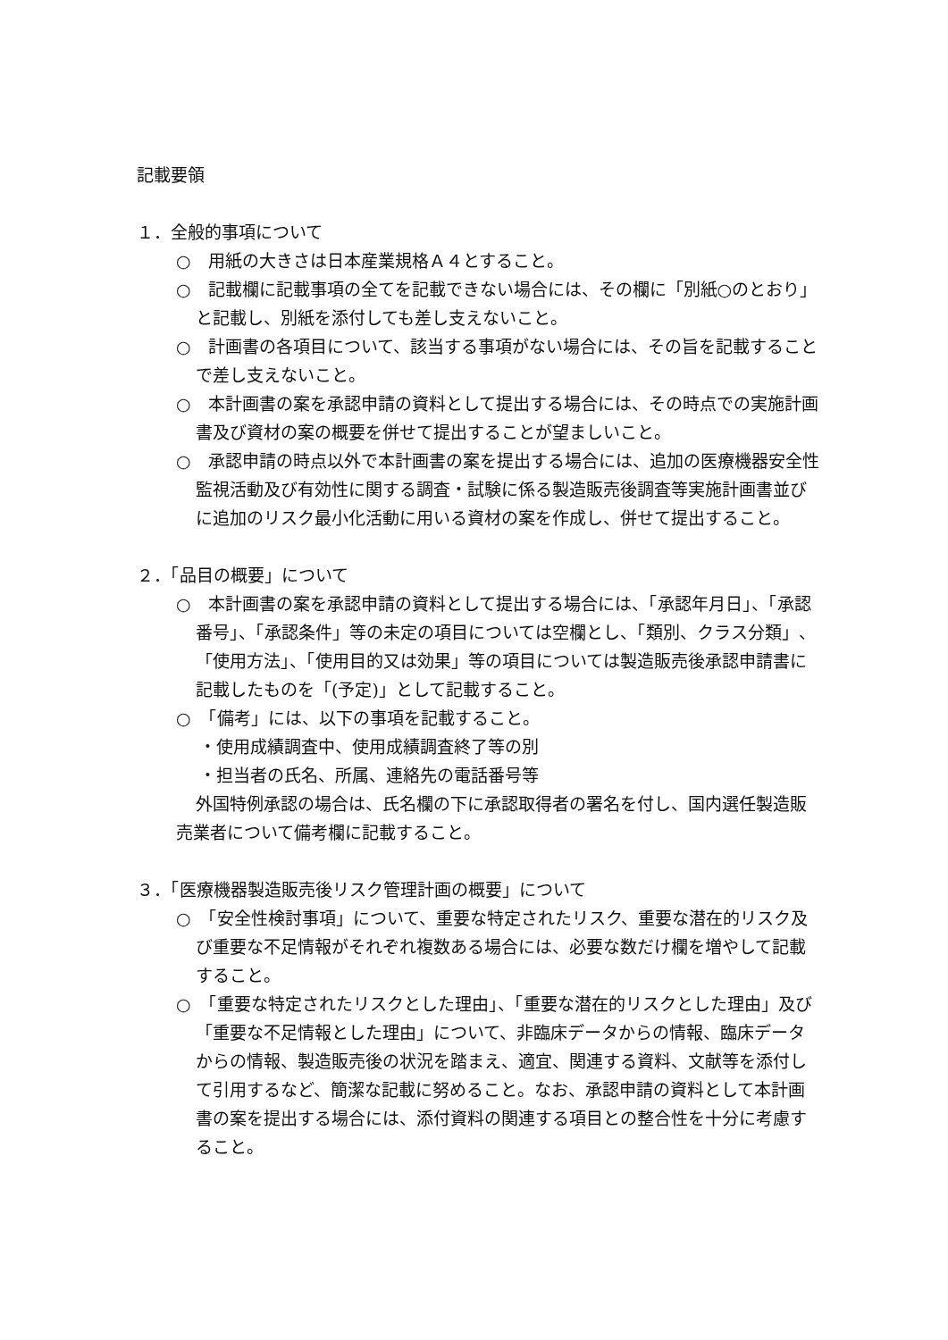記載要領
１．全般的事項について
○　用紙の大きさは日本産業規格Ａ４とすること。
○　記載欄に記載事項の全てを記載できない場合には、その欄に「別紙○のとおり」と記載し、別紙を添付しても差し支えないこと。
○　計画書の各項目について、該当する事項がない場合には、その旨を記載することで差し支えないこと。
○　本計画書の案を承認申請の資料として提出する場合には、その時点での実施計画書及び資材の案の概要を併せて提出することが望ましいこと。
○　承認申請の時点以外で本計画書の案を提出する場合には、追加の医療機器安全性監視活動及び有効性に関する調査・試験に係る製造販売後調査等実施計画書並びに追加のリスク最小化活動に用いる資材の案を作成し、併せて提出すること。
２．「品目の概要」について
○　本計画書の案を承認申請の資料として提出する場合には、「承認年月日」、「承認番号」、「承認条件」等の未定の項目については空欄とし、「類別、クラス分類」、「使用方法」、「使用目的又は効果」等の項目については製造販売後承認申請書に記載したものを「(予定)」として記載すること。
○　「備考」には、以下の事項を記載すること。
・使用成績調査中、使用成績調査終了等の別
・担当者の氏名、所属、連絡先の電話番号等
外国特例承認の場合は、氏名欄の下に承認取得者の署名を付し、国内選任製造販売業者について備考欄に記載すること。
３．「医療機器製造販売後リスク管理計画の概要」について
○　「安全性検討事項」について、重要な特定されたリスク、重要な潜在的リスク及び重要な不足情報がそれぞれ複数ある場合には、必要な数だけ欄を増やして記載すること。
○　「重要な特定されたリスクとした理由」、「重要な潜在的リスクとした理由」及び「重要な不足情報とした理由」について、非臨床データからの情報、臨床データからの情報、製造販売後の状況を踏まえ、適宜、関連する資料、文献等を添付して引用するなど、簡潔な記載に努めること。なお、承認申請の資料として本計画書の案を提出する場合には、添付資料の関連する項目との整合性を十分に考慮すること。